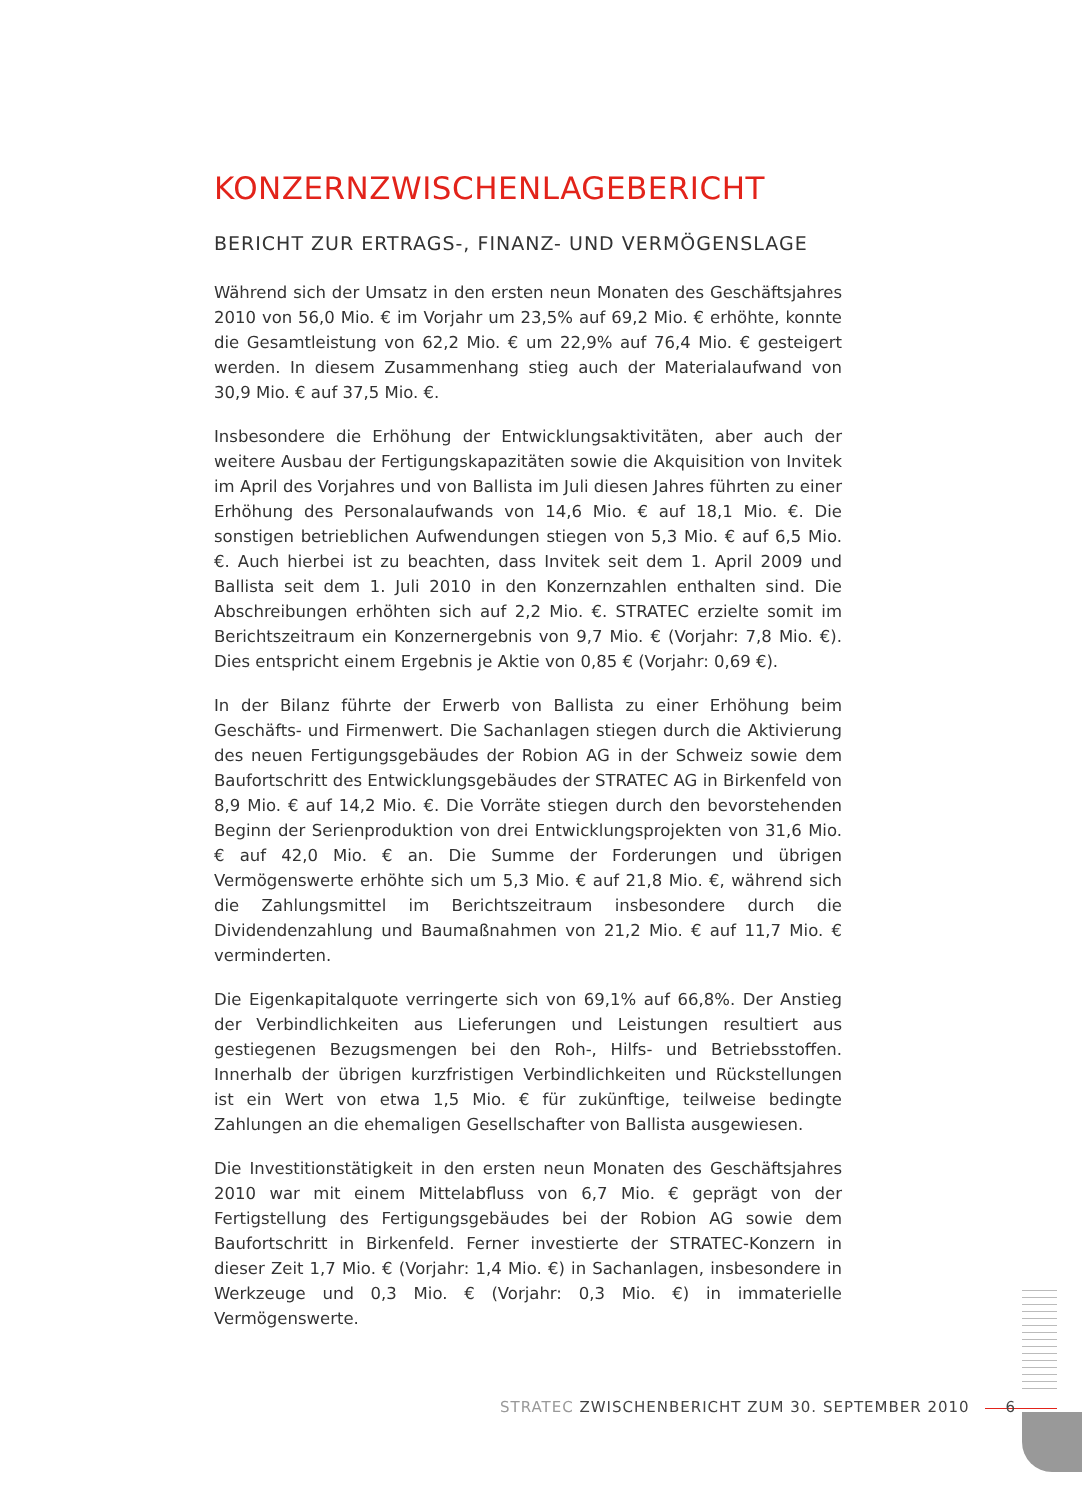KONZERNZWISCHENLAGEBERICHT
BERICHT ZUR ERTRAGS-, FINANZ- UND VERMÖGENSLAGE
Während sich der Umsatz in den ersten neun Monaten des Geschäftsjahres 2010 von 56,0 Mio. € im Vorjahr um 23,5% auf 69,2 Mio. € erhöhte, konnte die Gesamtleistung von 62,2 Mio. € um 22,9% auf 76,4 Mio. € gesteigert werden. In diesem Zusammenhang stieg auch der Materialaufwand von 30,9 Mio. € auf 37,5 Mio. €.
Insbesondere die Erhöhung der Entwicklungsaktivitäten, aber auch der weitere Ausbau der Fertigungskapazitäten sowie die Akquisition von Invitek im April des Vorjahres und von Ballista im Juli diesen Jahres führten zu einer Erhöhung des Personalaufwands von 14,6 Mio. € auf 18,1 Mio. €. Die sonstigen betrieblichen Aufwendungen stiegen von 5,3 Mio. € auf 6,5 Mio. €. Auch hierbei ist zu beachten, dass Invitek seit dem 1. April 2009 und Ballista seit dem 1. Juli 2010 in den Konzernzahlen enthalten sind. Die Abschreibungen erhöhten sich auf 2,2 Mio. €. STRATEC erzielte somit im Berichtszeitraum ein Konzernergebnis von 9,7 Mio. € (Vorjahr: 7,8 Mio. €). Dies entspricht einem Ergebnis je Aktie von 0,85 € (Vorjahr: 0,69 €).
In der Bilanz führte der Erwerb von Ballista zu einer Erhöhung beim Geschäfts- und Firmenwert. Die Sachanlagen stiegen durch die Aktivierung des neuen Fertigungsgebäudes der Robion AG in der Schweiz sowie dem Baufortschritt des Entwicklungsgebäudes der STRATEC AG in Birkenfeld von 8,9 Mio. € auf 14,2 Mio. €. Die Vorräte stiegen durch den bevorstehenden Beginn der Serienproduktion von drei Entwicklungsprojekten von 31,6 Mio. € auf 42,0 Mio. € an. Die Summe der Forderungen und übrigen Vermögenswerte erhöhte sich um 5,3 Mio. € auf 21,8 Mio. €, während sich die Zahlungsmittel im Berichtszeitraum insbesondere durch die Dividendenzahlung und Baumaßnahmen von 21,2 Mio. € auf 11,7 Mio. € verminderten.
Die Eigenkapitalquote verringerte sich von 69,1% auf 66,8%. Der Anstieg der Verbindlichkeiten aus Lieferungen und Leistungen resultiert aus gestiegenen Bezugsmengen bei den Roh-, Hilfs- und Betriebsstoffen. Innerhalb der übrigen kurzfristigen Verbindlichkeiten und Rückstellungen ist ein Wert von etwa 1,5 Mio. € für zukünftige, teilweise bedingte Zahlungen an die ehemaligen Gesellschafter von Ballista ausgewiesen.
Die Investitionstätigkeit in den ersten neun Monaten des Geschäftsjahres 2010 war mit einem Mittelabfluss von 6,7 Mio. € geprägt von der Fertigstellung des Fertigungsgebäudes bei der Robion AG sowie dem Baufortschritt in Birkenfeld. Ferner investierte der STRATEC-Konzern in dieser Zeit 1,7 Mio. € (Vorjahr: 1,4 Mio. €) in Sachanlagen, insbesondere in Werkzeuge und 0,3 Mio. € (Vorjahr: 0,3 Mio. €) in immaterielle Vermögenswerte.
STRATEC ZWISCHENBERICHT ZUM 30. SEPTEMBER 2010 6